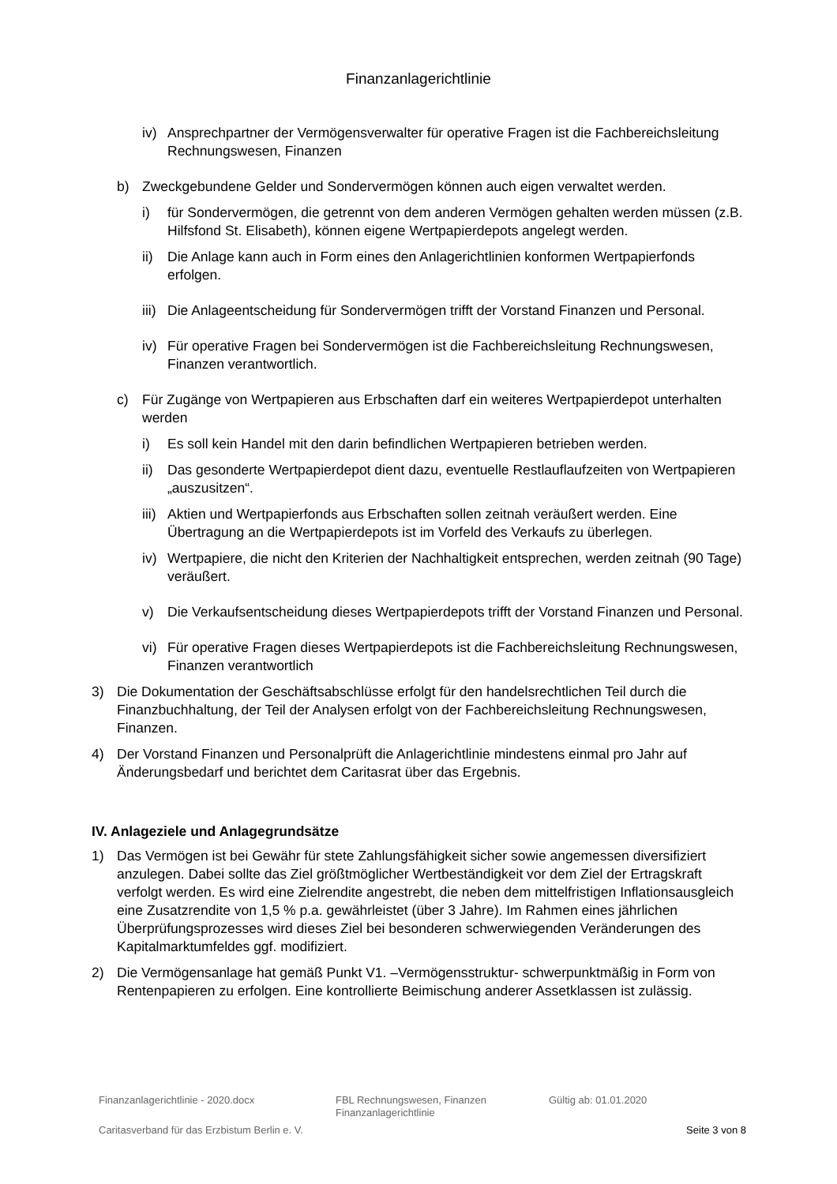Finanzanlagerichtlinie
iv) Ansprechpartner der Vermögensverwalter für operative Fragen ist die Fachbereichsleitung Rechnungswesen, Finanzen
b) Zweckgebundene Gelder und Sondervermögen können auch eigen verwaltet werden.
i) für Sondervermögen, die getrennt von dem anderen Vermögen gehalten werden müssen (z.B. Hilfsfond St. Elisabeth), können eigene Wertpapierdepots angelegt werden.
ii) Die Anlage kann auch in Form eines den Anlagerichtlinien konformen Wertpapierfonds erfolgen.
iii) Die Anlageentscheidung für Sondervermögen trifft der Vorstand Finanzen und Personal.
iv) Für operative Fragen bei Sondervermögen ist die Fachbereichsleitung Rechnungswesen, Finanzen verantwortlich.
c) Für Zugänge von Wertpapieren aus Erbschaften darf ein weiteres Wertpapierdepot unterhalten werden
i) Es soll kein Handel mit den darin befindlichen Wertpapieren betrieben werden.
ii) Das gesonderte Wertpapierdepot dient dazu, eventuelle Restlauflaufzeiten von Wertpapieren „auszusitzen“.
iii) Aktien und Wertpapierfonds aus Erbschaften sollen zeitnah veräußert werden. Eine Übertragung an die Wertpapierdepots ist im Vorfeld des Verkaufs zu überlegen.
iv) Wertpapiere, die nicht den Kriterien der Nachhaltigkeit entsprechen, werden zeitnah (90 Tage) veräußert.
v) Die Verkaufsentscheidung dieses Wertpapierdepots trifft der Vorstand Finanzen und Personal.
vi) Für operative Fragen dieses Wertpapierdepots ist die Fachbereichsleitung Rechnungswesen, Finanzen verantwortlich
3) Die Dokumentation der Geschäftsabschlüsse erfolgt für den handelsrechtlichen Teil durch die Finanzbuchhaltung, der Teil der Analysen erfolgt von der Fachbereichsleitung Rechnungswesen, Finanzen.
4) Der Vorstand Finanzen und Personalprüft die Anlagerichtlinie mindestens einmal pro Jahr auf Änderungsbedarf und berichtet dem Caritasrat über das Ergebnis.
IV. Anlageziele und Anlagegrundsätze
1) Das Vermögen ist bei Gewähr für stete Zahlungsfähigkeit sicher sowie angemessen diversifiziert anzulegen. Dabei sollte das Ziel größtmöglicher Wertbeständigkeit vor dem Ziel der Ertragskraft verfolgt werden. Es wird eine Zielrendite angestrebt, die neben dem mittelfristigen Inflationsausgleich eine Zusatzrendite von 1,5 % p.a. gewährleistet (über 3 Jahre). Im Rahmen eines jährlichen Überprüfungsprozesses wird dieses Ziel bei besonderen schwerwiegenden Veränderungen des Kapitalmarktumfeldes ggf. modifiziert.
2) Die Vermögensanlage hat gemäß Punkt V1. –Vermögensstruktur- schwerpunktmäßig in Form von Rentenpapieren zu erfolgen. Eine kontrollierte Beimischung anderer Assetklassen ist zulässig.
Finanzanlagerichtlinie - 2020.docx FBL Rechnungswesen, Finanzen
Finanzanlagerichtlinie Gültig ab: 01.01.2020
Caritasverband für das Erzbistum Berlin e. V. Seite 3 von 8